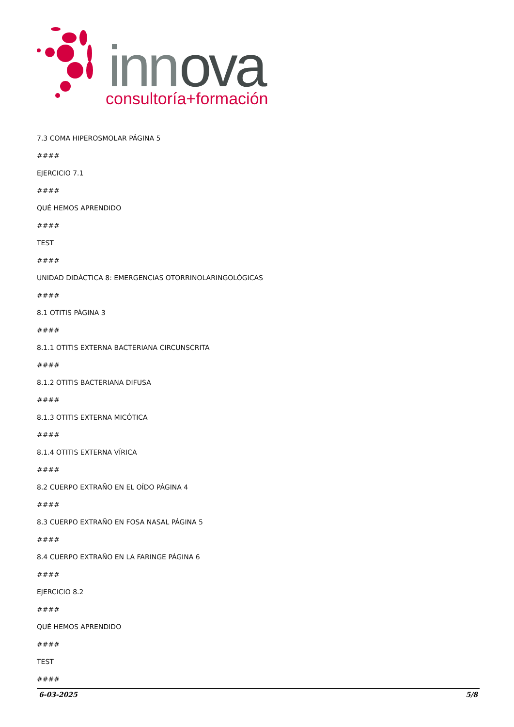inn
ova
consultoría+formación
7.3 COMA HIPEROSMOLAR PÁGINA 5
####
EJERCICIO 7.1
####
QUÉ HEMOS APRENDIDO
####
TEST
####
UNIDAD DIDÁCTICA 8: EMERGENCIAS OTORRINOLARINGOLÓGICAS
####
8.1 OTITIS PÁGINA 3
####
8.1.1 OTITIS EXTERNA BACTERIANA CIRCUNSCRITA
####
8.1.2 OTITIS BACTERIANA DIFUSA
####
8.1.3 OTITIS EXTERNA MICÓTICA
####
8.1.4 OTITIS EXTERNA VÍRICA
####
8.2 CUERPO EXTRAÑO EN EL OÍDO PÁGINA 4
####
8.3 CUERPO EXTRAÑO EN FOSA NASAL PÁGINA 5
####
8.4 CUERPO EXTRAÑO EN LA FARINGE PÁGINA 6
####
EJERCICIO 8.2
####
QUÉ HEMOS APRENDIDO
####
TEST
####
6-03-2025 5/8